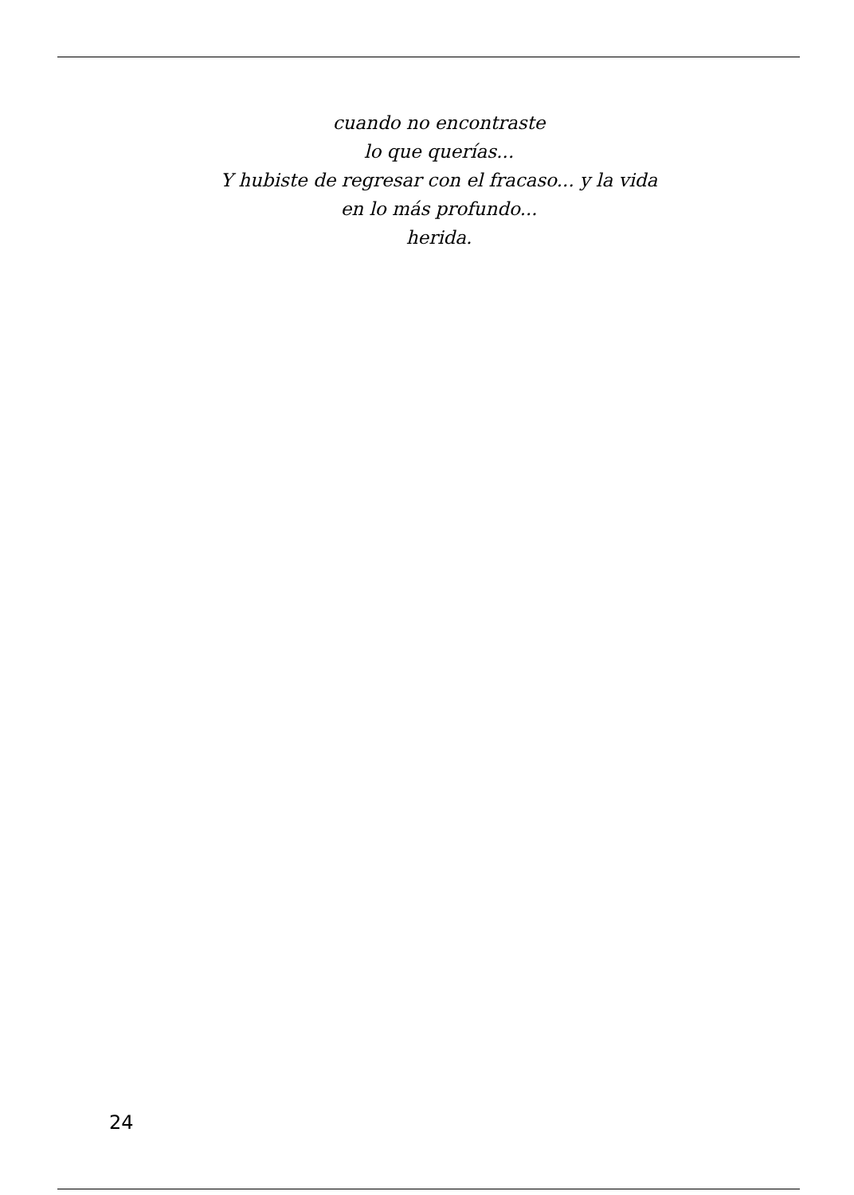cuando no encontraste
lo que querías...
Y hubiste de regresar con el fracaso... y la vida
en lo más profundo...
herida.
24